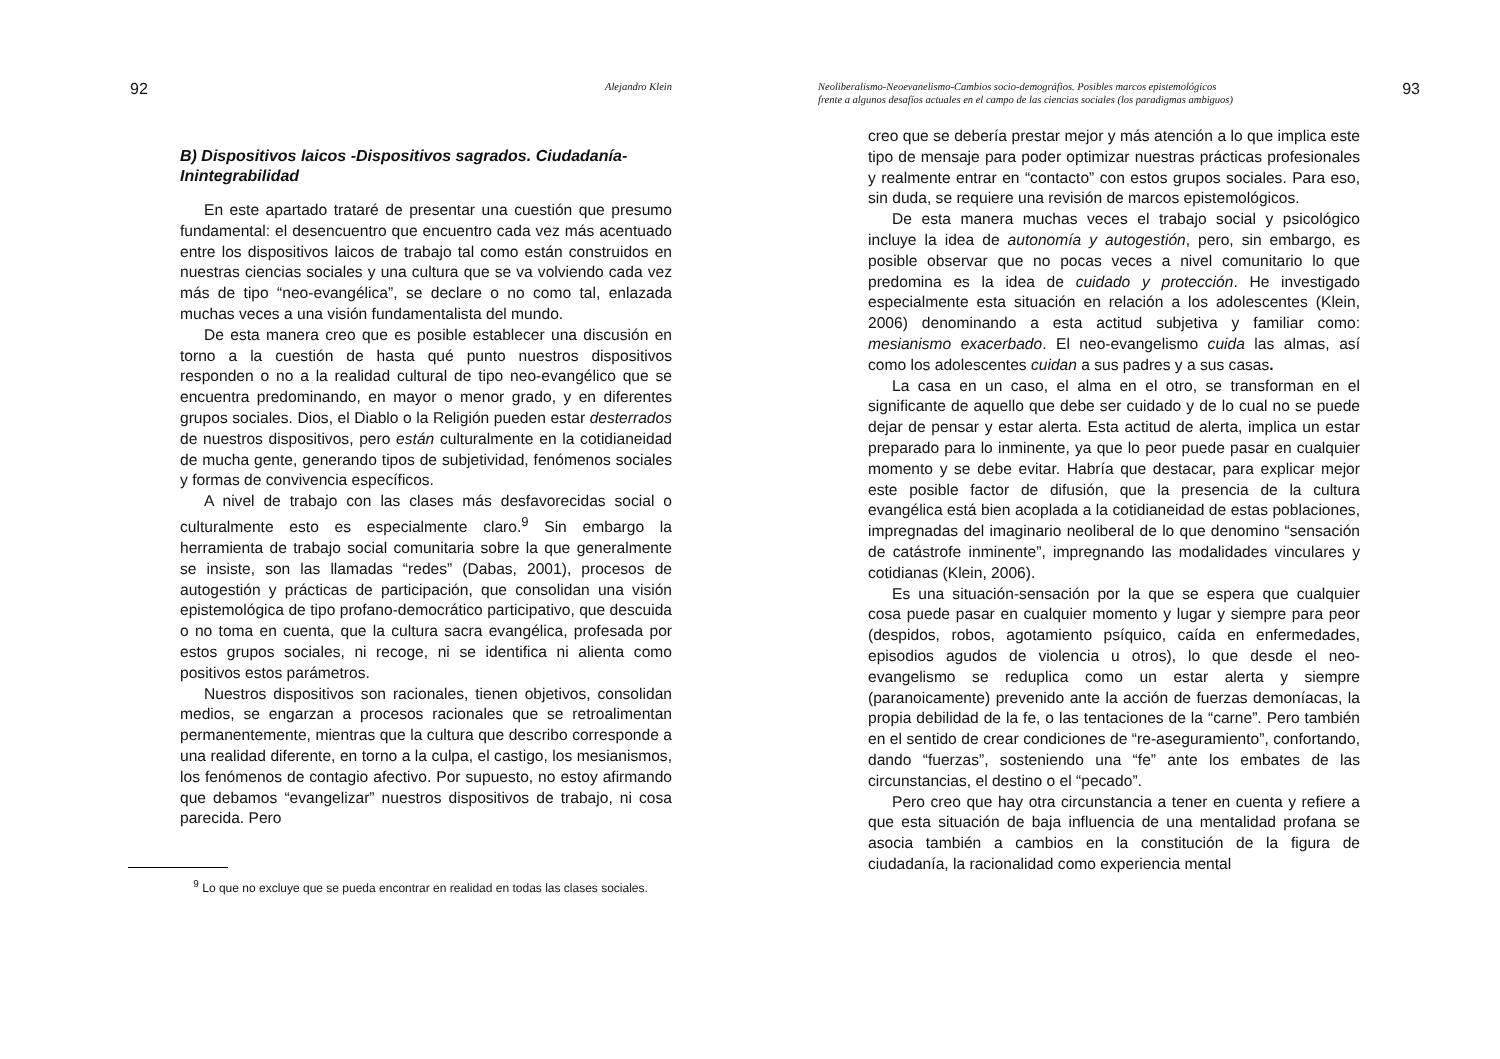92 Alejandro Klein
B) Dispositivos laicos -Dispositivos sagrados. Ciudadanía-Inintegrabilidad
En este apartado trataré de presentar una cuestión que presumo fundamental: el desencuentro que encuentro cada vez más acentuado entre los dispositivos laicos de trabajo tal como están construidos en nuestras ciencias sociales y una cultura que se va volviendo cada vez más de tipo “neo-evangélica”, se declare o no como tal, enlazada muchas veces a una visión fundamentalista del mundo.
De esta manera creo que es posible establecer una discusión en torno a la cuestión de hasta qué punto nuestros dispositivos responden o no a la realidad cultural de tipo neo-evangélico que se encuentra predominando, en mayor o menor grado, y en diferentes grupos sociales. Dios, el Diablo o la Religión pueden estar desterrados de nuestros dispositivos, pero están culturalmente en la cotidianeidad de mucha gente, generando tipos de subjetividad, fenómenos sociales y formas de convivencia específicos.
A nivel de trabajo con las clases más desfavorecidas social o culturalmente esto es especialmente claro.<sup>9</sup> Sin embargo la herramienta de trabajo social comunitaria sobre la que generalmente se insiste, son las llamadas “redes” (Dabas, 2001), procesos de autogestión y prácticas de participación, que consolidan una visión epistemológica de tipo profano-democrático participativo, que descuida o no toma en cuenta, que la cultura sacra evangélica, profesada por estos grupos sociales, ni recoge, ni se identifica ni alienta como positivos estos parámetros.
Nuestros dispositivos son racionales, tienen objetivos, consolidan medios, se engarzan a procesos racionales que se retroalimentan permanentemente, mientras que la cultura que describo corresponde a una realidad diferente, en torno a la culpa, el castigo, los mesianismos, los fenómenos de contagio afectivo. Por supuesto, no estoy afirmando que debamos “evangelizar” nuestros dispositivos de trabajo, ni cosa parecida. Pero
<sup>9</sup> Lo que no excluye que se pueda encontrar en realidad en todas las clases sociales.
Neoliberalismo-Neoevanelismo-Cambios socio-demográfios. Posibles marcos epistemológicos
frente a algunos desafíos actuales en el campo de las ciencias sociales (los paradigmas ambiguos) 93
creo que se debería prestar mejor y más atención a lo que implica este tipo de mensaje para poder optimizar nuestras prácticas profesionales y realmente entrar en “contacto” con estos grupos sociales. Para eso, sin duda, se requiere una revisión de marcos epistemológicos.
De esta manera muchas veces el trabajo social y psicológico incluye la idea de autonomía y autogestión, pero, sin embargo, es posible observar que no pocas veces a nivel comunitario lo que predomina es la idea de cuidado y protección. He investigado especialmente esta situación en relación a los adolescentes (Klein, 2006) denominando a esta actitud subjetiva y familiar como: mesianismo exacerbado. El neo-evangelismo cuida las almas, así como los adolescentes cuidan a sus padres y a sus casas.
La casa en un caso, el alma en el otro, se transforman en el significante de aquello que debe ser cuidado y de lo cual no se puede dejar de pensar y estar alerta. Esta actitud de alerta, implica un estar preparado para lo inminente, ya que lo peor puede pasar en cualquier momento y se debe evitar. Habría que destacar, para explicar mejor este posible factor de difusión, que la presencia de la cultura evangélica está bien acoplada a la cotidianeidad de estas poblaciones, impregnadas del imaginario neoliberal de lo que denomino “sensación de catástrofe inminente”, impregnando las modalidades vinculares y cotidianas (Klein, 2006).
Es una situación-sensación por la que se espera que cualquier cosa puede pasar en cualquier momento y lugar y siempre para peor (despidos, robos, agotamiento psíquico, caída en enfermedades, episodios agudos de violencia u otros), lo que desde el neo-evangelismo se reduplica como un estar alerta y siempre (paranoicamente) prevenido ante la acción de fuerzas demoníacas, la propia debilidad de la fe, o las tentaciones de la “carne”. Pero también en el sentido de crear condiciones de “re-aseguramiento”, confortando, dando “fuerzas”, sosteniendo una “fe” ante los embates de las circunstancias, el destino o el “pecado”.
Pero creo que hay otra circunstancia a tener en cuenta y refiere a que esta situación de baja influencia de una mentalidad profana se asocia también a cambios en la constitución de la figura de ciudadanía, la racionalidad como experiencia mental